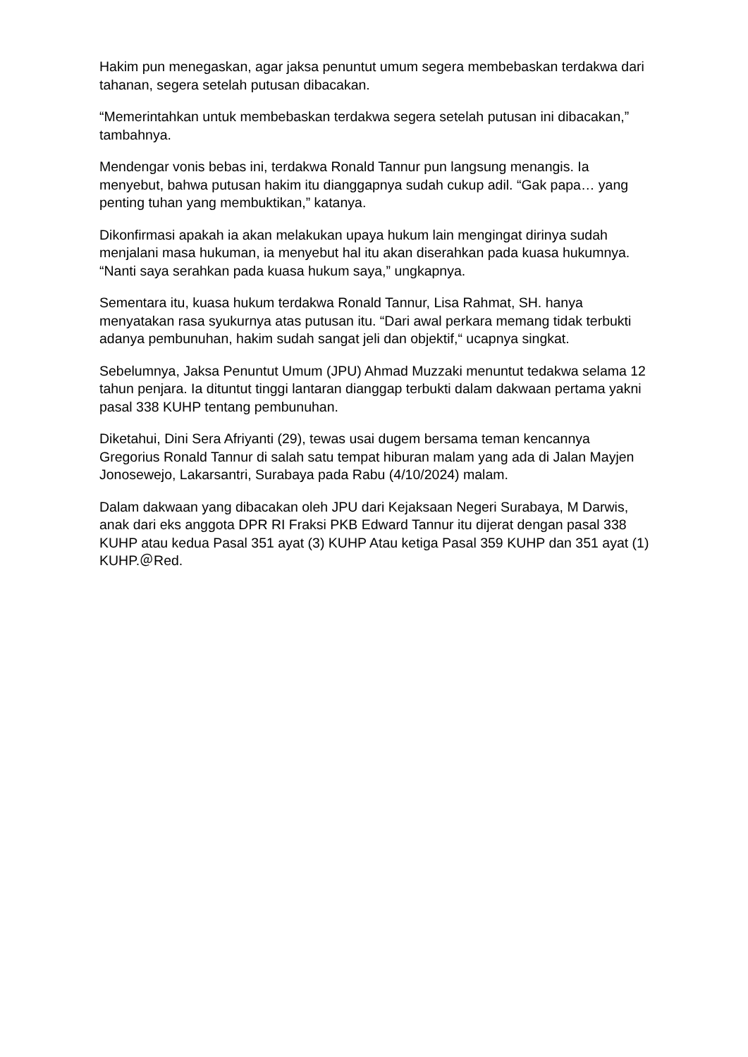Hakim pun menegaskan, agar jaksa penuntut umum segera membebaskan terdakwa dari tahanan, segera setelah putusan dibacakan.
“Memerintahkan untuk membebaskan terdakwa segera setelah putusan ini dibacakan,” tambahnya.
Mendengar vonis bebas ini, terdakwa Ronald Tannur pun langsung menangis. Ia menyebut, bahwa putusan hakim itu dianggapnya sudah cukup adil. “Gak papa… yang penting tuhan yang membuktikan,” katanya.
Dikonfirmasi apakah ia akan melakukan upaya hukum lain mengingat dirinya sudah menjalani masa hukuman, ia menyebut hal itu akan diserahkan pada kuasa hukumnya. “Nanti saya serahkan pada kuasa hukum saya,” ungkapnya.
Sementara itu, kuasa hukum terdakwa Ronald Tannur, Lisa Rahmat, SH. hanya menyatakan rasa syukurnya atas putusan itu. “Dari awal perkara memang tidak terbukti adanya pembunuhan, hakim sudah sangat jeli dan objektif,“ ucapnya singkat.
Sebelumnya, Jaksa Penuntut Umum (JPU) Ahmad Muzzaki menuntut tedakwa selama 12 tahun penjara. Ia dituntut tinggi lantaran dianggap terbukti dalam dakwaan pertama yakni pasal 338 KUHP tentang pembunuhan.
Diketahui, Dini Sera Afriyanti (29), tewas usai dugem bersama teman kencannya Gregorius Ronald Tannur di salah satu tempat hiburan malam yang ada di Jalan Mayjen Jonosewejo, Lakarsantri, Surabaya pada Rabu (4/10/2024) malam.
Dalam dakwaan yang dibacakan oleh JPU dari Kejaksaan Negeri Surabaya, M Darwis, anak dari eks anggota DPR RI Fraksi PKB Edward Tannur itu dijerat dengan pasal 338 KUHP atau kedua Pasal 351 ayat (3) KUHP Atau ketiga Pasal 359 KUHP dan 351 ayat (1) KUHP.＠Red.